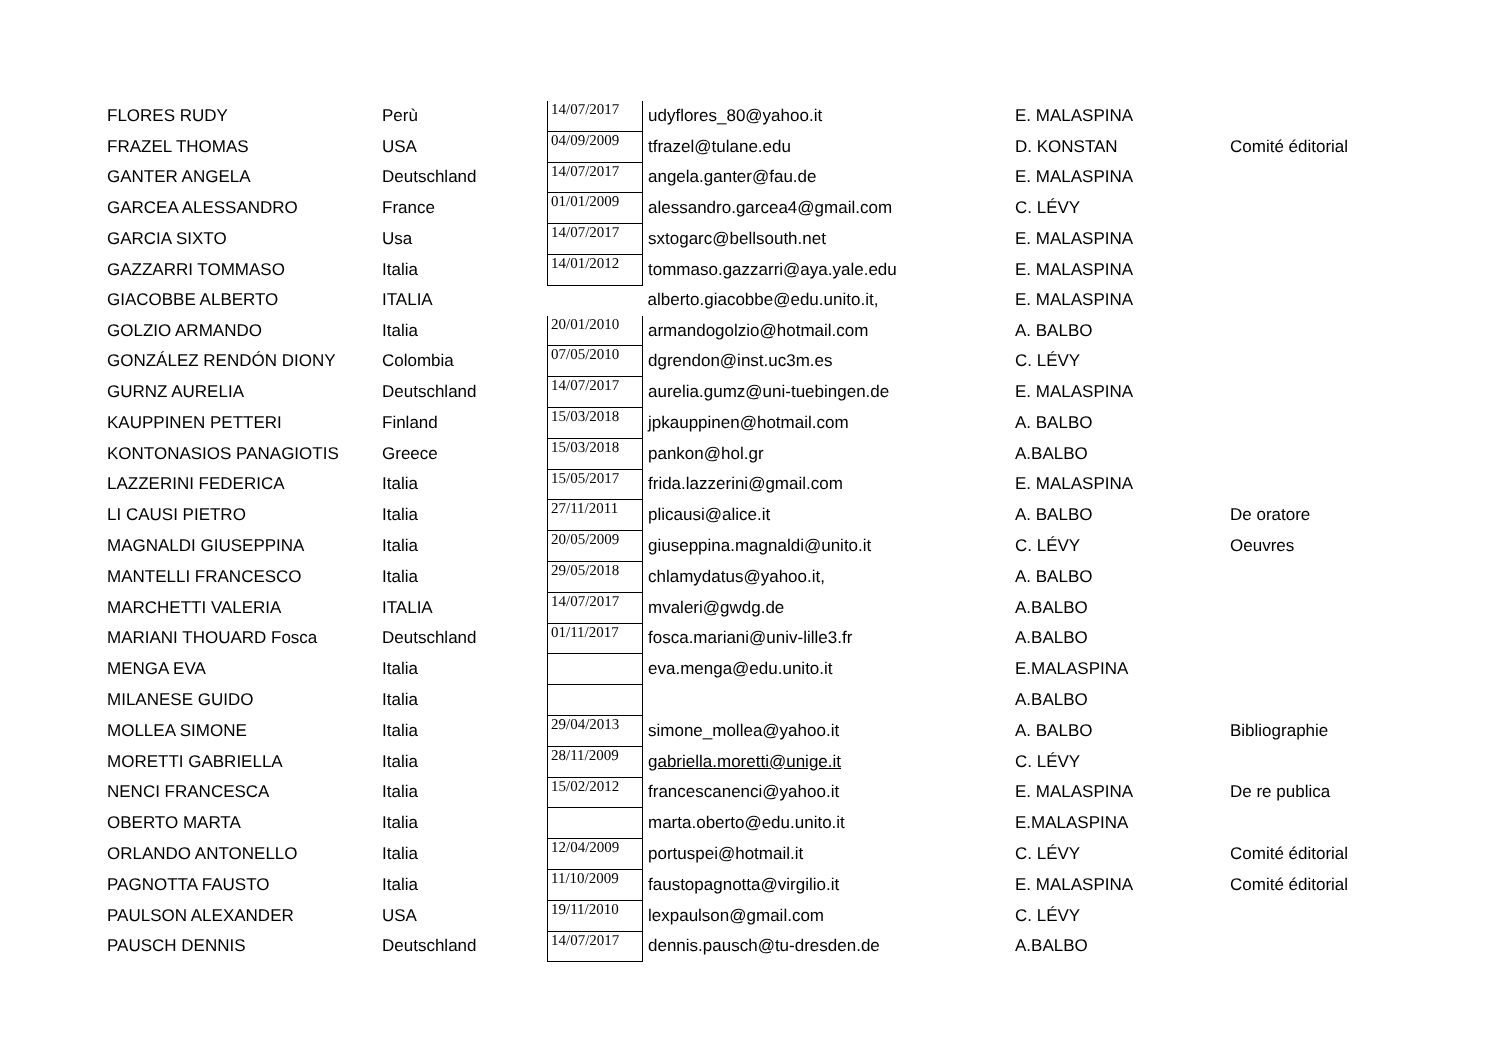| FLORES RUDY | Perù | 14/07/2017 | udyflores_80@yahoo.it | E. MALASPINA | |
| FRAZEL THOMAS | USA | 04/09/2009 | tfrazel@tulane.edu | D. KONSTAN | Comité éditorial |
| GANTER ANGELA | Deutschland | 14/07/2017 | angela.ganter@fau.de | E. MALASPINA | |
| GARCEA ALESSANDRO | France | 01/01/2009 | alessandro.garcea4@gmail.com | C. LÉVY | |
| GARCIA SIXTO | Usa | 14/07/2017 | sxtogarc@bellsouth.net | E. MALASPINA | |
| GAZZARRI TOMMASO | Italia | 14/01/2012 | tommaso.gazzarri@aya.yale.edu | E. MALASPINA | |
| GIACOBBE ALBERTO | ITALIA | | alberto.giacobbe@edu.unito.it, | E. MALASPINA | |
| GOLZIO ARMANDO | Italia | 20/01/2010 | armandogolzio@hotmail.com | A. BALBO | |
| GONZÁLEZ RENDÓN DIONY | Colombia | 07/05/2010 | dgrendon@inst.uc3m.es | C. LÉVY | |
| GURNZ AURELIA | Deutschland | 14/07/2017 | aurelia.gumz@uni-tuebingen.de | E. MALASPINA | |
| KAUPPINEN PETTERI | Finland | 15/03/2018 | jpkauppinen@hotmail.com | A. BALBO | |
| KONTONASIOS PANAGIOTIS | Greece | 15/03/2018 | pankon@hol.gr | A.BALBO | |
| LAZZERINI FEDERICA | Italia | 15/05/2017 | frida.lazzerini@gmail.com | E. MALASPINA | |
| LI CAUSI PIETRO | Italia | 27/11/2011 | plicausi@alice.it | A. BALBO | De oratore |
| MAGNALDI GIUSEPPINA | Italia | 20/05/2009 | giuseppina.magnaldi@unito.it | C. LÉVY | Oeuvres |
| MANTELLI FRANCESCO | Italia | 29/05/2018 | chlamydatus@yahoo.it, | A. BALBO | |
| MARCHETTI VALERIA | ITALIA | 14/07/2017 | mvaleri@gwdg.de | A.BALBO | |
| MARIANI THOUARD Fosca | Deutschland | 01/11/2017 | fosca.mariani@univ-lille3.fr | A.BALBO | |
| MENGA EVA | Italia | | eva.menga@edu.unito.it | E.MALASPINA | |
| MILANESE GUIDO | Italia | | | A.BALBO | |
| MOLLEA SIMONE | Italia | 29/04/2013 | simone_mollea@yahoo.it | A. BALBO | Bibliographie |
| MORETTI GABRIELLA | Italia | 28/11/2009 | gabriella.moretti@unige.it | C. LÉVY | |
| NENCI FRANCESCA | Italia | 15/02/2012 | francescanenci@yahoo.it | E. MALASPINA | De re publica |
| OBERTO MARTA | Italia | | marta.oberto@edu.unito.it | E.MALASPINA | |
| ORLANDO ANTONELLO | Italia | 12/04/2009 | portuspei@hotmail.it | C. LÉVY | Comité éditorial |
| PAGNOTTA FAUSTO | Italia | 11/10/2009 | faustopagnotta@virgilio.it | E. MALASPINA | Comité éditorial |
| PAULSON ALEXANDER | USA | 19/11/2010 | lexpaulson@gmail.com | C. LÉVY | |
| PAUSCH DENNIS | Deutschland | 14/07/2017 | dennis.pausch@tu-dresden.de | A.BALBO | |